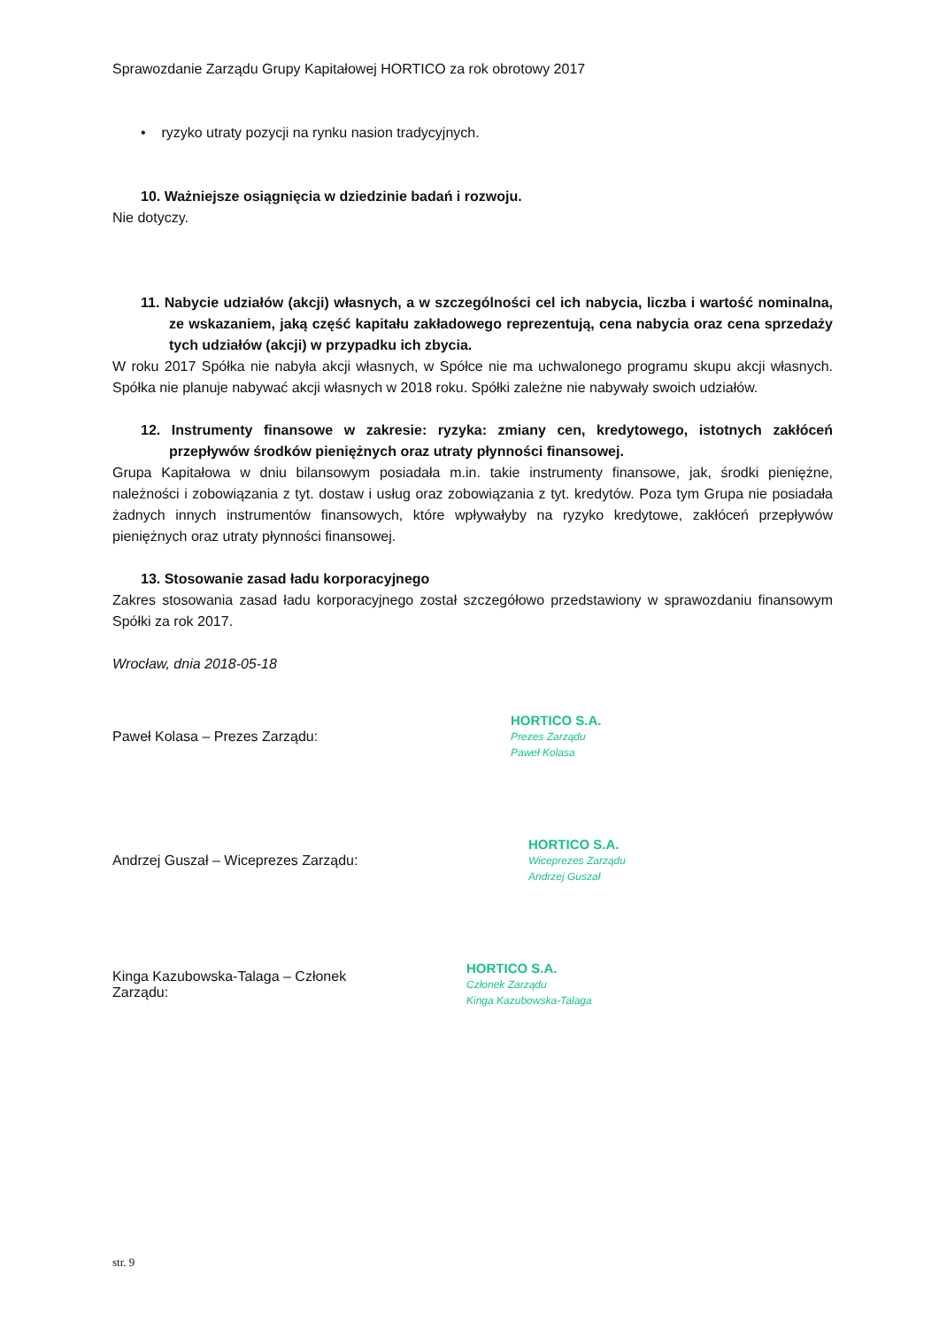Sprawozdanie Zarządu Grupy Kapitałowej HORTICO za rok obrotowy 2017
• ryzyko utraty pozycji na rynku nasion tradycyjnych.
10. Ważniejsze osiągnięcia w dziedzinie badań i rozwoju.
Nie dotyczy.
11. Nabycie udziałów (akcji) własnych, a w szczególności cel ich nabycia, liczba i wartość nominalna, ze wskazaniem, jaką część kapitału zakładowego reprezentują, cena nabycia oraz cena sprzedaży tych udziałów (akcji) w przypadku ich zbycia.
W roku 2017 Spółka nie nabyła akcji własnych, w Spółce nie ma uchwalonego programu skupu akcji własnych. Spółka nie planuje nabywać akcji własnych w 2018 roku. Spółki zależne nie nabywały swoich udziałów.
12. Instrumenty finansowe w zakresie: ryzyka: zmiany cen, kredytowego, istotnych zakłóceń przepływów środków pieniężnych oraz utraty płynności finansowej.
Grupa Kapitałowa w dniu bilansowym posiadała m.in. takie instrumenty finansowe, jak, środki pieniężne, należności i zobowiązania z tyt. dostaw i usług oraz zobowiązania z tyt. kredytów. Poza tym Grupa nie posiadała żadnych innych instrumentów finansowych, które wpływałyby na ryzyko kredytowe, zakłóceń przepływów pieniężnych oraz utraty płynności finansowej.
13. Stosowanie zasad ładu korporacyjnego
Zakres stosowania zasad ładu korporacyjnego został szczegółowo przedstawiony w sprawozdaniu finansowym Spółki za rok 2017.
Wrocław, dnia 2018-05-18
Paweł Kolasa – Prezes Zarządu:
HORTICO S.A.
Prezes Zarządu
Paweł Kolasa
Andrzej Guszał – Wiceprezes Zarządu:
HORTICO S.A.
Wiceprezes Zarządu
Andrzej Guszał
Kinga Kazubowska-Talaga – Członek Zarządu:
HORTICO S.A.
Członek Zarządu
Kinga Kazubowska-Talaga
str. 9